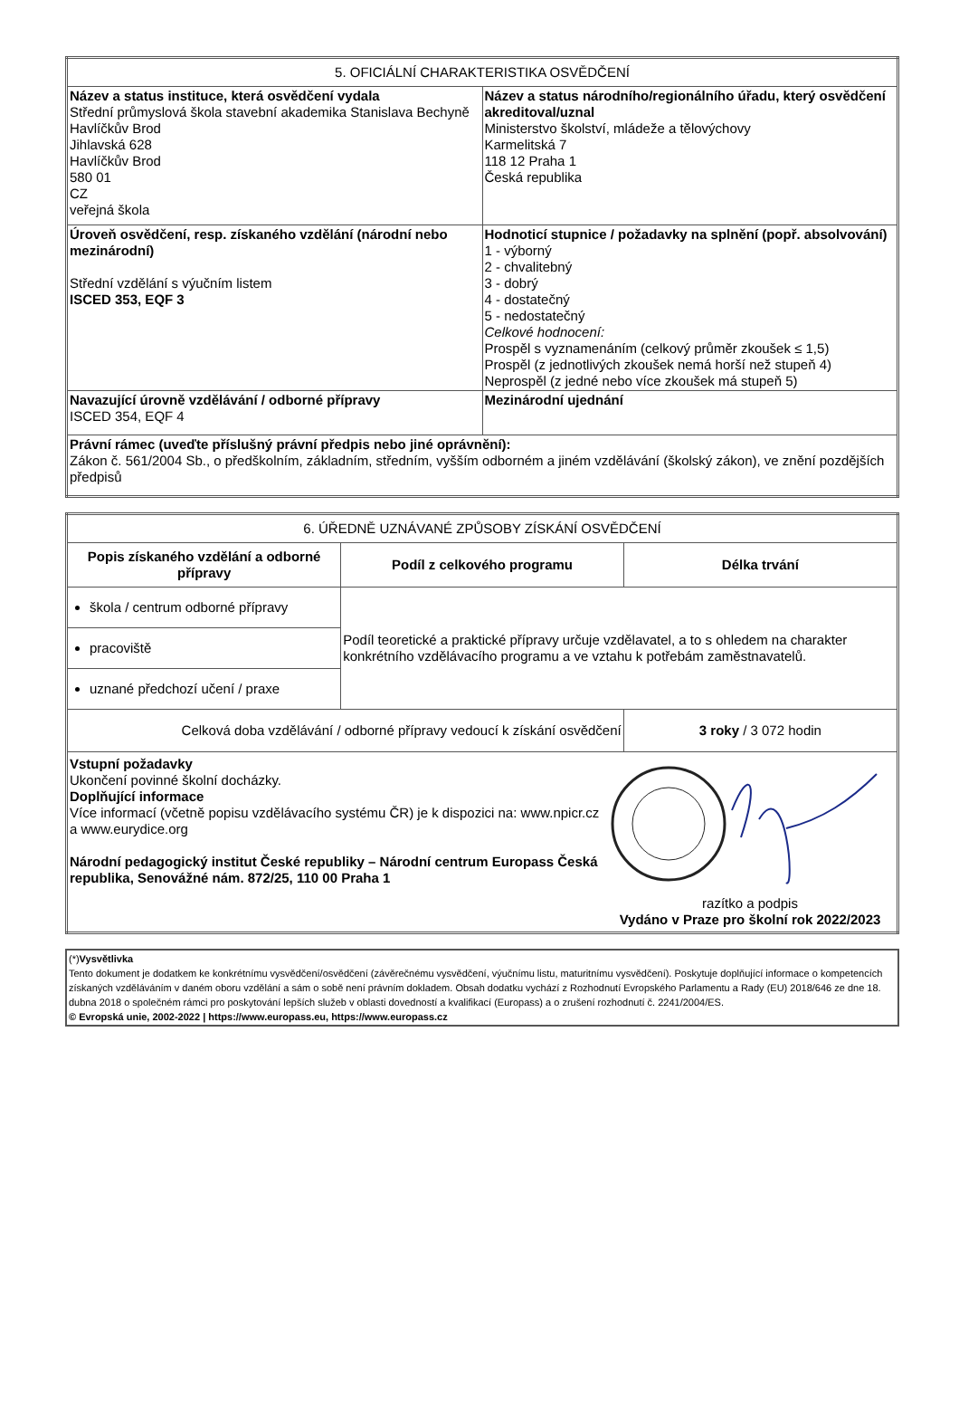| 5. OFICIÁLNÍ CHARAKTERISTIKA OSVĚDČENÍ | |
| --- | --- |
| Název a status instituce, která osvědčení vydala Střední průmyslová škola stavební akademika Stanislava Bechyně Havlíčkův Brod Jihlavská 628 Havlíčkův Brod 580 01 CZ veřejná škola | Název a status národního/regionálního úřadu, který osvědčení akreditoval/uznal Ministerstvo školství, mládeže a tělovýchovy Karmelitská 7 118 12 Praha 1 Česká republika |
| Úroveň osvědčení, resp. získaného vzdělání (národní nebo mezinárodní) Střední vzdělání s výučním listem ISCED 353, EQF 3 | Hodnoticí stupnice / požadavky na splnění (popř. absolvování) 1 - výborný 2 - chvalitebný 3 - dobrý 4 - dostatečný 5 - nedostatečný Celkové hodnocení: Prospěl s vyznamenáním (celkový průměr zkoušek ≤ 1,5) Prospěl (z jednotlivých zkoušek nemá horší než stupeň 4) Neprospěl (z jedné nebo více zkoušek má stupeň 5) |
| Navazující úrovně vzdělávání / odborné přípravy ISCED 354, EQF 4 | Mezinárodní ujednání |
| Právní rámec (uveďte příslušný právní předpis nebo jiné oprávnění): Zákon č. 561/2004 Sb., o předškolním, základním, středním, vyšším odborném a jiném vzdělávání (školský zákon), ve znění pozdějších předpisů | |
| 6. ÚŘEDNĚ UZNÁVANÉ ZPŮSOBY ZÍSKÁNÍ OSVĚDČENÍ | | |
| --- | --- | --- |
| Popis získaného vzdělání a odborné přípravy | Podíl z celkového programu | Délka trvání |
| škola / centrum odborné přípravy | Podíl teoretické a praktické přípravy určuje vzdělavatel, a to s ohledem na charakter konkrétního vzdělávacího programu a ve vztahu k potřebám zaměstnavatelů. | |
| pracoviště | | |
| uznané předchozí učení / praxe | | |
| Celková doba vzdělávání / odborné přípravy vedoucí k získání osvědčení | | 3 roky / 3 072 hodin |
| Vstupní požadavky Ukončení povinné školní docházky. Doplňující informace Více informací (včetně popisu vzdělávacího systému ČR) je k dispozici na: www.npicr.cz a www.eurydice.org Národní pedagogický institut České republiky – Národní centrum Europass Česká republika, Senovážné nám. 872/25, 110 00 Praha 1 razítko a podpis Vydáno v Praze pro školní rok 2022/2023 | | |
| (*) Vysvětlivka Tento dokument je dodatkem ke konkrétnímu vysvědčení/osvědčení (závěrečnému vysvědčení, výučnímu listu, maturitnímu vysvědčení). Poskytuje doplňující informace o kompetencích získaných vzděláváním v daném oboru vzdělání a sám o sobě není právním dokladem. Obsah dodatku vychází z Rozhodnutí Evropského Parlamentu a Rady (EU) 2018/646 ze dne 18. dubna 2018 o společném rámci pro poskytování lepších služeb v oblasti dovedností a kvalifikací (Europass) a o zrušení rozhodnutí č. 2241/2004/ES. © Evropská unie, 2002-2022 / https://www.europass.eu, https://www.europass.cz |